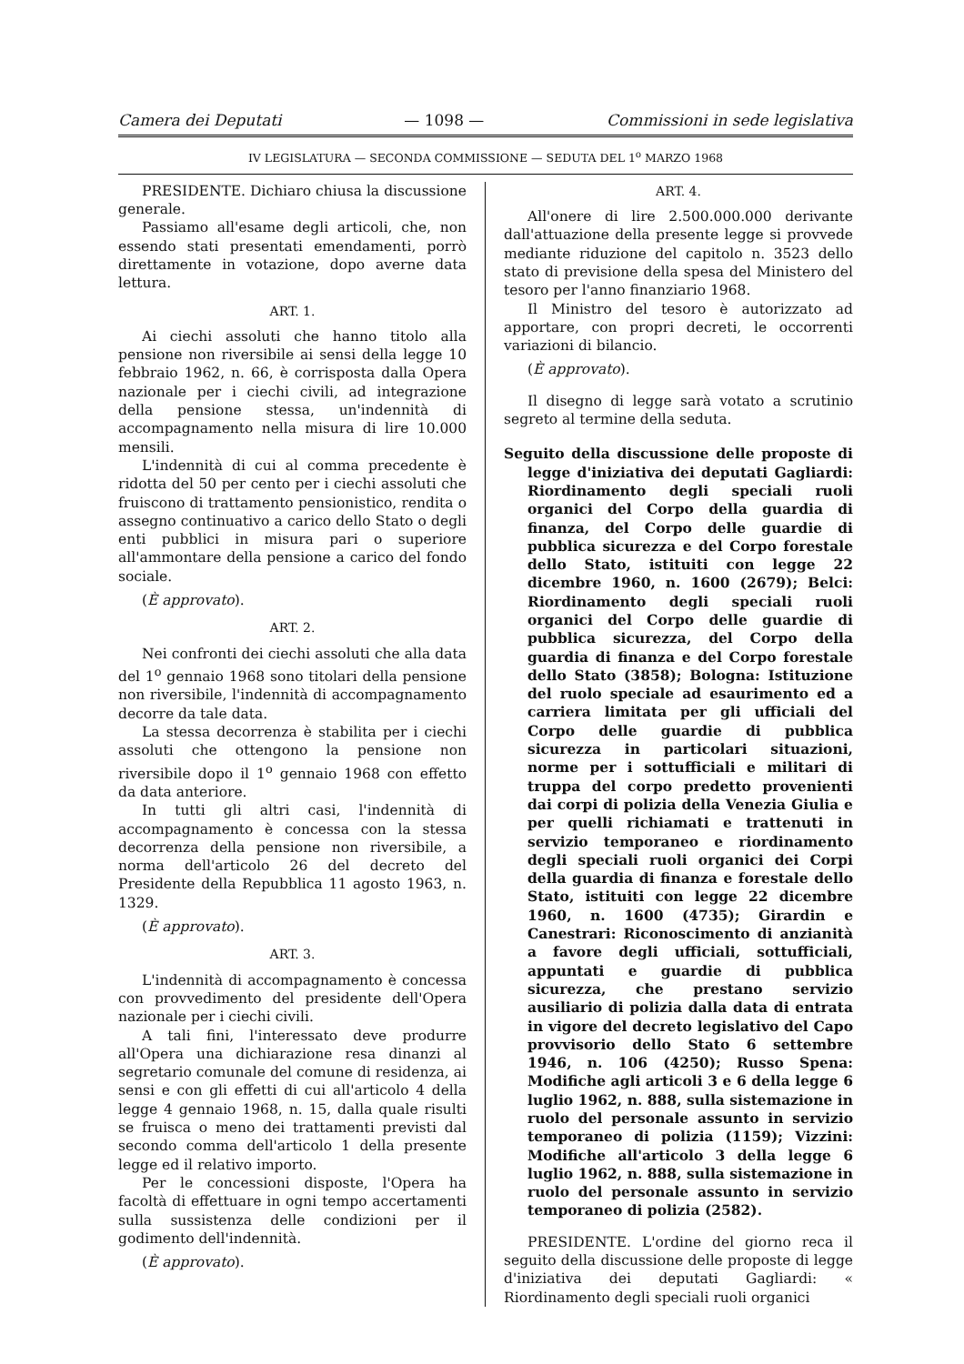Camera dei Deputati — 1098 — Commissioni in sede legislativa
IV LEGISLATURA — SECONDA COMMISSIONE — SEDUTA DEL 1<sup>o</sup> MARZO 1968
PRESIDENTE. Dichiaro chiusa la discussione generale.
Passiamo all'esame degli articoli, che, non essendo stati presentati emendamenti, porrò direttamente in votazione, dopo averne data lettura.
ART. 1.
Ai ciechi assoluti che hanno titolo alla pensione non riversibile ai sensi della legge 10 febbraio 1962, n. 66, è corrisposta dalla Opera nazionale per i ciechi civili, ad integrazione della pensione stessa, un'indennità di accompagnamento nella misura di lire 10.000 mensili.
L'indennità di cui al comma precedente è ridotta del 50 per cento per i ciechi assoluti che fruiscono di trattamento pensionistico, rendita o assegno continuativo a carico dello Stato o degli enti pubblici in misura pari o superiore all'ammontare della pensione a carico del fondo sociale.
(È approvato).
ART. 2.
Nei confronti dei ciechi assoluti che alla data del 1<sup>o</sup> gennaio 1968 sono titolari della pensione non riversibile, l'indennità di accompagnamento decorre da tale data.
La stessa decorrenza è stabilita per i ciechi assoluti che ottengono la pensione non riversibile dopo il 1<sup>o</sup> gennaio 1968 con effetto da data anteriore.
In tutti gli altri casi, l'indennità di accompagnamento è concessa con la stessa decorrenza della pensione non riversibile, a norma dell'articolo 26 del decreto del Presidente della Repubblica 11 agosto 1963, n. 1329.
(È approvato).
ART. 3.
L'indennità di accompagnamento è concessa con provvedimento del presidente dell'Opera nazionale per i ciechi civili.
A tali fini, l'interessato deve produrre all'Opera una dichiarazione resa dinanzi al segretario comunale del comune di residenza, ai sensi e con gli effetti di cui all'articolo 4 della legge 4 gennaio 1968, n. 15, dalla quale risulti se fruisca o meno dei trattamenti previsti dal secondo comma dell'articolo 1 della presente legge ed il relativo importo.
Per le concessioni disposte, l'Opera ha facoltà di effettuare in ogni tempo accertamenti sulla sussistenza delle condizioni per il godimento dell'indennità.
(È approvato).
ART. 4.
All'onere di lire 2.500.000.000 derivante dall'attuazione della presente legge si provvede mediante riduzione del capitolo n. 3523 dello stato di previsione della spesa del Ministero del tesoro per l'anno finanziario 1968.
Il Ministro del tesoro è autorizzato ad apportare, con propri decreti, le occorrenti variazioni di bilancio.
(È approvato).
Il disegno di legge sarà votato a scrutinio segreto al termine della seduta.
Seguito della discussione delle proposte di legge d'iniziativa dei deputati Gagliardi: Riordinamento degli speciali ruoli organici del Corpo della guardia di finanza, del Corpo delle guardie di pubblica sicurezza e del Corpo forestale dello Stato, istituiti con legge 22 dicembre 1960, n. 1600 (2679); Belci: Riordinamento degli speciali ruoli organici del Corpo delle guardie di pubblica sicurezza, del Corpo della guardia di finanza e del Corpo forestale dello Stato (3858); Bologna: Istituzione del ruolo speciale ad esaurimento ed a carriera limitata per gli ufficiali del Corpo delle guardie di pubblica sicurezza in particolari situazioni, norme per i sottufficiali e militari di truppa del corpo predetto provenienti dai corpi di polizia della Venezia Giulia e per quelli richiamati e trattenuti in servizio temporaneo e riordinamento degli speciali ruoli organici dei Corpi della guardia di finanza e forestale dello Stato, istituiti con legge 22 dicembre 1960, n. 1600 (4735); Girardin e Canestrari: Riconoscimento di anzianità a favore degli ufficiali, sottufficiali, appuntati e guardie di pubblica sicurezza, che prestano servizio ausiliario di polizia dalla data di entrata in vigore del decreto legislativo del Capo provvisorio dello Stato 6 settembre 1946, n. 106 (4250); Russo Spena: Modifiche agli articoli 3 e 6 della legge 6 luglio 1962, n. 888, sulla sistemazione in ruolo del personale assunto in servizio temporaneo di polizia (1159); Vizzini: Modifiche all'articolo 3 della legge 6 luglio 1962, n. 888, sulla sistemazione in ruolo del personale assunto in servizio temporaneo di polizia (2582).
PRESIDENTE. L'ordine del giorno reca il seguito della discussione delle proposte di legge d'iniziativa dei deputati Gagliardi: « Riordinamento degli speciali ruoli organici